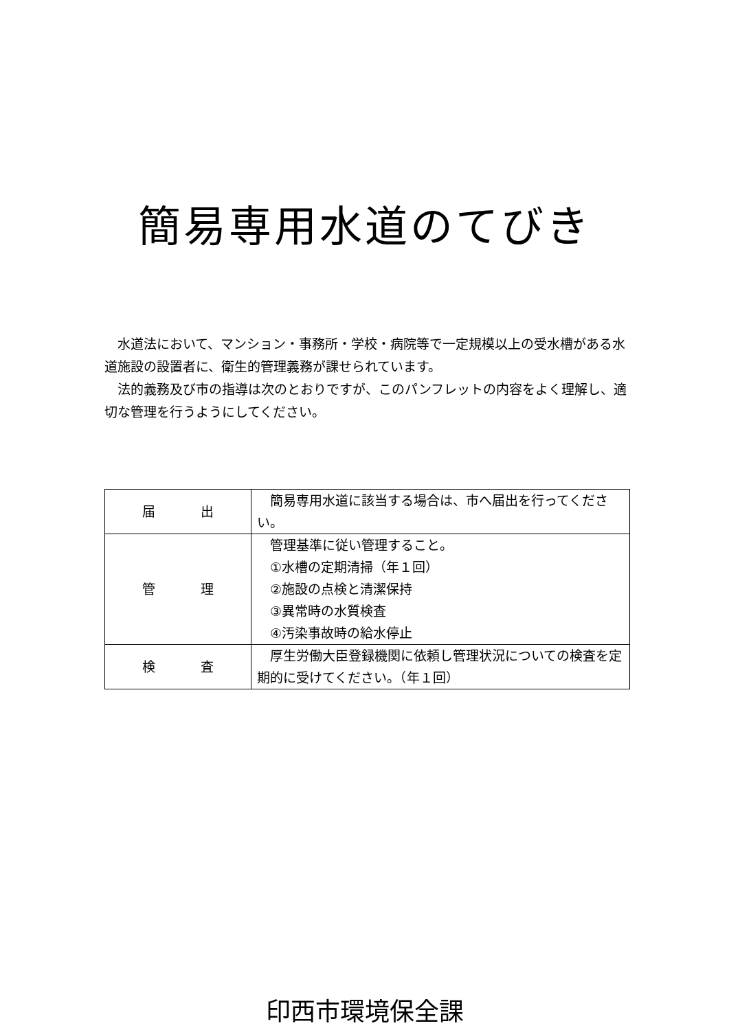簡易専用水道のてびき
水道法において、マンション・事務所・学校・病院等で一定規模以上の受水槽がある水道施設の設置者に、衛生的管理義務が課せられています。
法的義務及び市の指導は次のとおりですが、このパンフレットの内容をよく理解し、適切な管理を行うようにしてください。
| 届 出 | 簡易専用水道に該当する場合は、市へ届出を行ってください。 |
| 管 理 | 管理基準に従い管理すること。 ①水槽の定期清掃（年１回） ②施設の点検と清潔保持 ③異常時の水質検査 ④汚染事故時の給水停止 |
| 検 査 | 厚生労働大臣登録機関に依頼し管理状況についての検査を定期的に受けてください。（年１回） |
印西市環境保全課